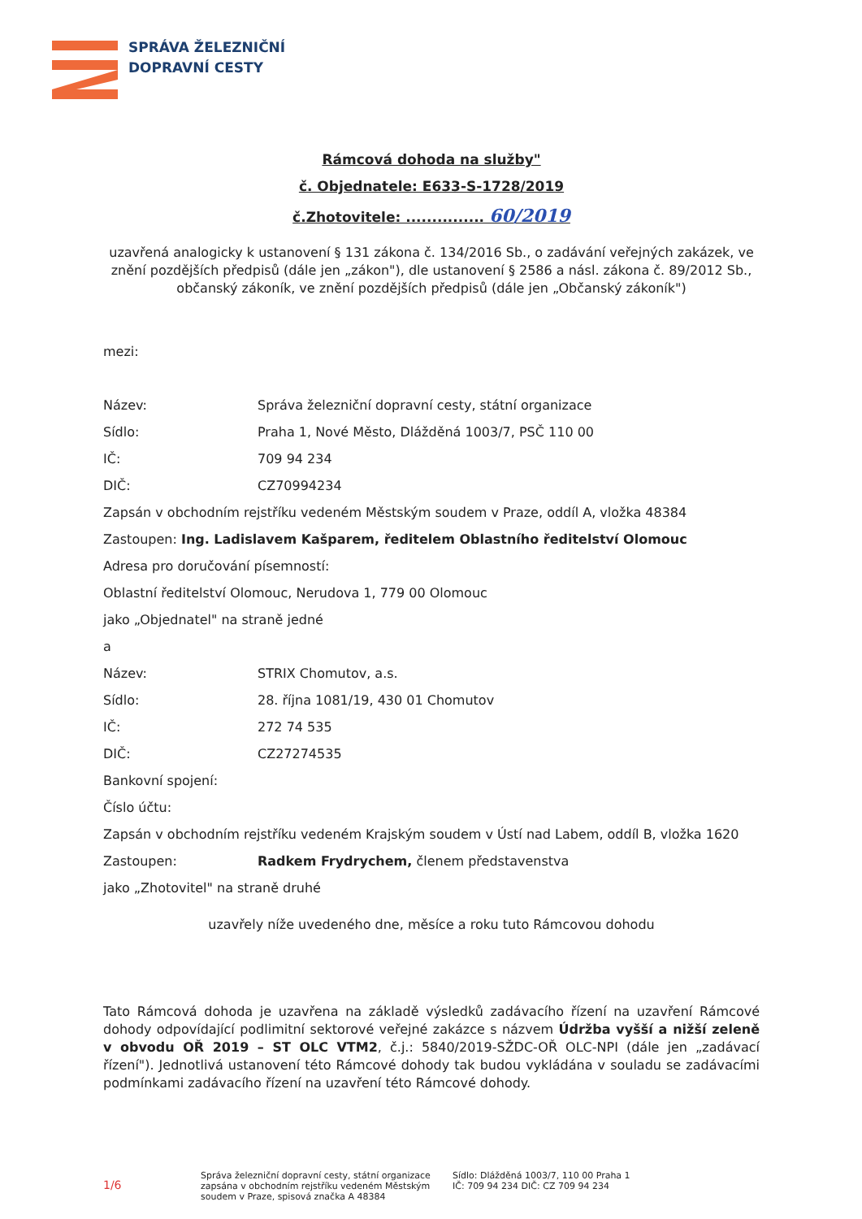SPRÁVA ŽELEZNIČNÍ
DOPRAVNÍ CESTY
Rámcová dohoda na služby"
č. Objednatele: E633-S-1728/2019
č.Zhotovitele: ............... 60/2019
uzavřená analogicky k ustanovení § 131 zákona č. 134/2016 Sb., o zadávání veřejných zakázek, ve znění pozdějších předpisů (dále jen „zákon"), dle ustanovení § 2586 a násl. zákona č. 89/2012 Sb., občanský zákoník, ve znění pozdějších předpisů (dále jen „Občanský zákoník")
mezi:
Název: Správa železniční dopravní cesty, státní organizace
Sídlo: Praha 1, Nové Město, Dlážděná 1003/7, PSČ 110 00
IČ: 709 94 234
DIČ: CZ70994234
Zapsán v obchodním rejstříku vedeném Městským soudem v Praze, oddíl A, vložka 48384
Zastoupen: Ing. Ladislavem Kašparem, ředitelem Oblastního ředitelství Olomouc
Adresa pro doručování písemností:
Oblastní ředitelství Olomouc, Nerudova 1, 779 00 Olomouc
jako „Objednatel" na straně jedné
a
Název: STRIX Chomutov, a.s.
Sídlo: 28. října 1081/19, 430 01 Chomutov
IČ: 272 74 535
DIČ: CZ27274535
Bankovní spojení:
Číslo účtu:
Zapsán v obchodním rejstříku vedeném Krajským soudem v Ústí nad Labem, oddíl B, vložka 1620
Zastoupen: Radkem Frydrychem, členem představenstva
jako „Zhotovitel" na straně druhé
uzavřely níže uvedeného dne, měsíce a roku tuto Rámcovou dohodu
Tato Rámcová dohoda je uzavřena na základě výsledků zadávacího řízení na uzavření Rámcové dohody odpovídající podlimitní sektorové veřejné zakázce s názvem Údržba vyšší a nižší zeleně v obvodu OŘ 2019 – ST OLC VTM2, č.j.: 5840/2019-SŽDC-OŘ OLC-NPI (dále jen „zadávací řízení"). Jednotlivá ustanovení této Rámcové dohody tak budou vykládána v souladu se zadávacími podmínkami zadávacího řízení na uzavření této Rámcové dohody.
1/6
Správa železniční dopravní cesty, státní organizace zapsána v obchodním rejstříku vedeném Městským soudem v Praze, spisová značka A 48384
Sídlo: Dlážděná 1003/7, 110 00 Praha 1
IČ: 709 94 234 DIČ: CZ 709 94 234